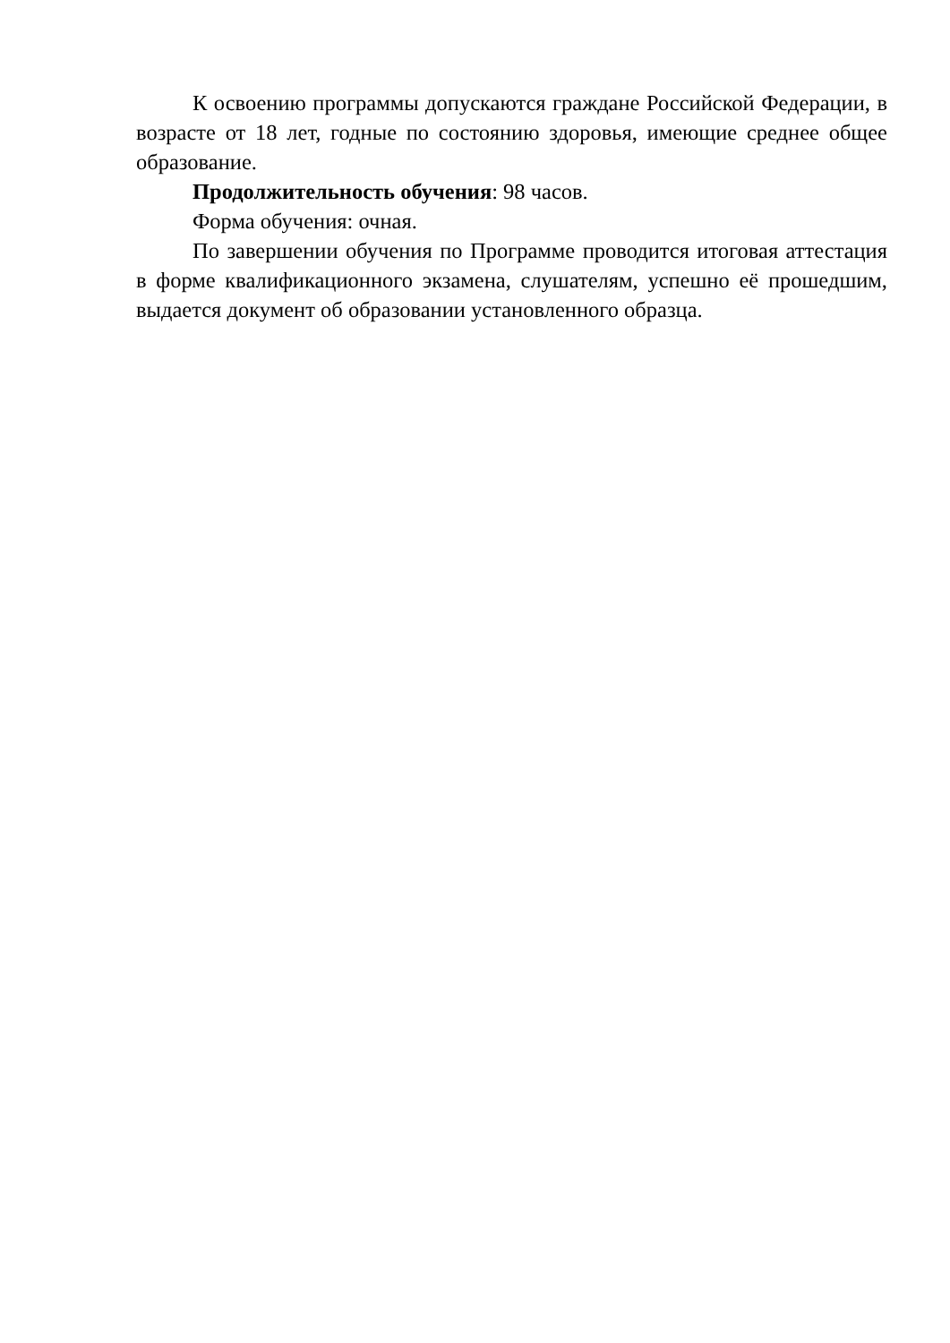К освоению программы допускаются граждане Российской Федерации, в возрасте от 18 лет, годные по состоянию здоровья, имеющие среднее общее образование.
Продолжительность обучения: 98 часов.
Форма обучения: очная.
По завершении обучения по Программе проводится итоговая аттестация в форме квалификационного экзамена, слушателям, успешно её прошедшим, выдается документ об образовании установленного образца.